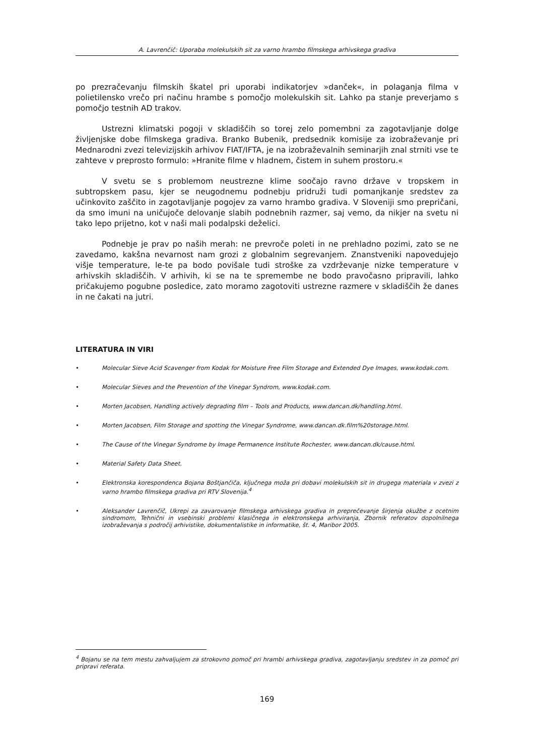A. Lavrenčič: Uporaba molekulskih sit za varno hrambo filmskega arhivskega gradiva
po prezračevanju filmskih škatel pri uporabi indikatorjev »danček«, in polaganja filma v polietilensko vrečo pri načinu hrambe s pomočjo molekulskih sit. Lahko pa stanje preverjamo s pomočjo testnih AD trakov.
Ustrezni klimatski pogoji v skladiščih so torej zelo pomembni za zagotavljanje dolge življenjske dobe filmskega gradiva. Branko Bubenik, predsednik komisije za izobraževanje pri Mednarodni zvezi televizijskih arhivov FIAT/IFTA, je na izobraževalnih seminarjih znal strniti vse te zahteve v preprosto formulo: »Hranite filme v hladnem, čistem in suhem prostoru.«
V svetu se s problemom neustrezne klime soočajo ravno države v tropskem in subtropskem pasu, kjer se neugodnemu podnebju pridruži tudi pomanjkanje sredstev za učinkovito zaščito in zagotavljanje pogojev za varno hrambo gradiva. V Sloveniji smo prepričani, da smo imuni na uničujoče delovanje slabih podnebnih razmer, saj vemo, da nikjer na svetu ni tako lepo prijetno, kot v naši mali podalpski deželici.
Podnebje je prav po naših merah: ne prevroče poleti in ne prehladno pozimi, zato se ne zavedamo, kakšna nevarnost nam grozi z globalnim segrevanjem. Znanstveniki napovedujejo višje temperature, le-te pa bodo povišale tudi stroške za vzdrževanje nizke temperature v arhivskih skladiščih. V arhivih, ki se na te spremembe ne bodo pravočasno pripravili, lahko pričakujemo pogubne posledice, zato moramo zagotoviti ustrezne razmere v skladiščih že danes in ne čakati na jutri.
LITERATURA IN VIRI
• Molecular Sieve Acid Scavenger from Kodak for Moisture Free Film Storage and Extended Dye Images, www.kodak.com.
• Molecular Sieves and the Prevention of the Vinegar Syndrom, www.kodak.com.
• Morten Jacobsen, Handling actively degrading film – Tools and Products, www.dancan.dk/handling.html.
• Morten Jacobsen, Film Storage and spotting the Vinegar Syndrome, www.dancan.dk.film%20storage.html.
• The Cause of the Vinegar Syndrome by Image Permanence Institute Rochester, www.dancan.dk/cause.html.
• Material Safety Data Sheet.
• Elektronska korespondenca Bojana Boštjančiča, ključnega moža pri dobavi molekulskih sit in drugega materiala v zvezi z varno hrambo filmskega gradiva pri RTV Slovenija.<sup>4</sup>
• Aleksander Lavrenčič, Ukrepi za zavarovanje filmskega arhivskega gradiva in preprečevanje širjenja okužbe z ocetnim sindromom, Tehnični in vsebinski problemi klasičnega in elektronskega arhiviranja, Zbornik referatov dopolnilnega izobraževanja s področij arhivistike, dokumentalistike in informatike, št. 4, Maribor 2005.
<sup>4</sup> Bojanu se na tem mestu zahvaljujem za strokovno pomoč pri hrambi arhivskega gradiva, zagotavljanju sredstev in za pomoč pri pripravi referata.
169